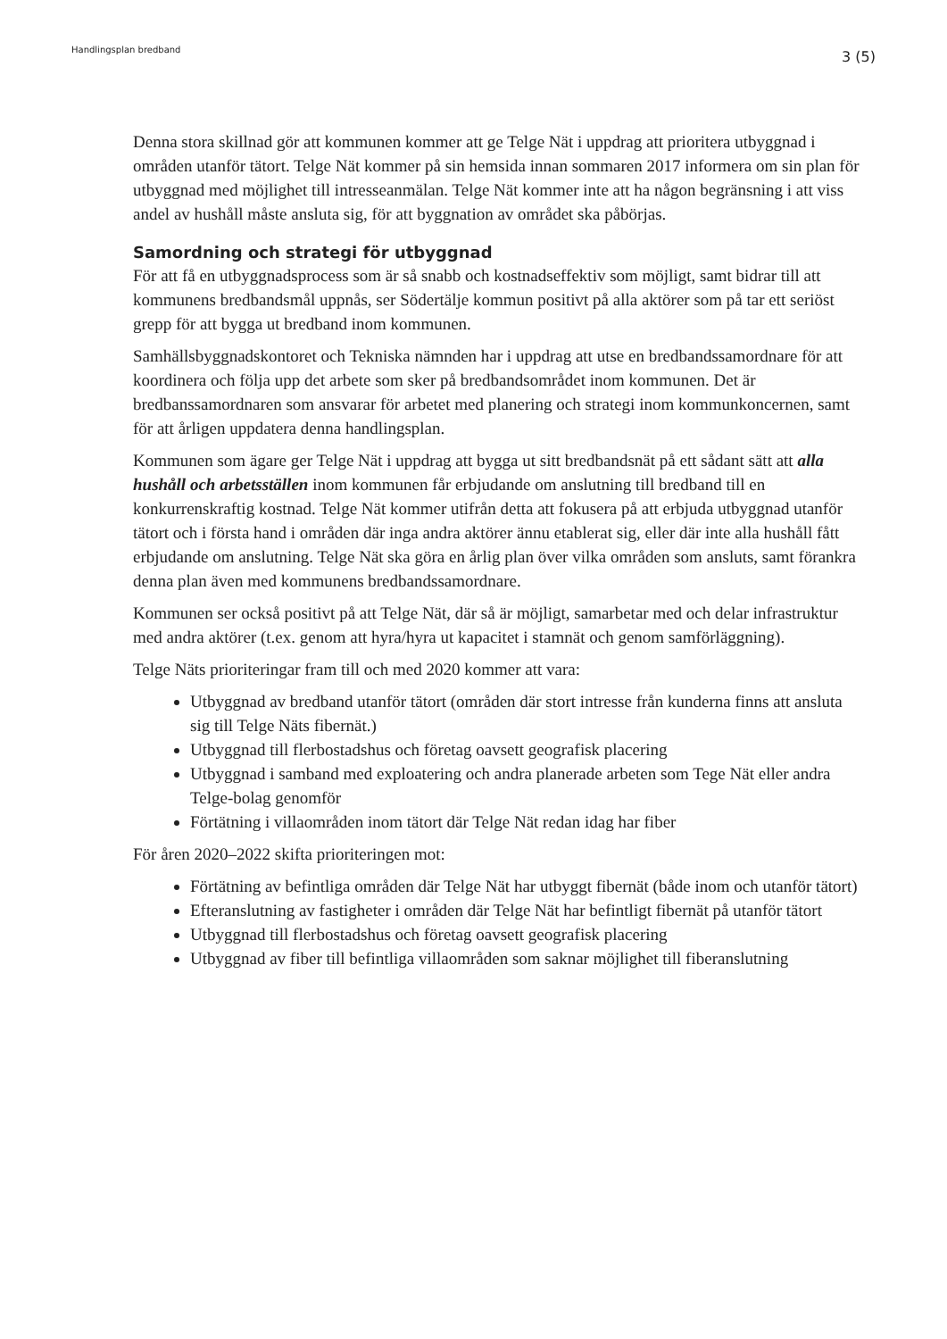Handlingsplan bredband
3 (5)
Denna stora skillnad gör att kommunen kommer att ge Telge Nät i uppdrag att prioritera utbyggnad i områden utanför tätort. Telge Nät kommer på sin hemsida innan sommaren 2017 informera om sin plan för utbyggnad med möjlighet till intresseanmälan. Telge Nät kommer inte att ha någon begränsning i att viss andel av hushåll måste ansluta sig, för att byggnation av området ska påbörjas.
Samordning och strategi för utbyggnad
För att få en utbyggnadsprocess som är så snabb och kostnadseffektiv som möjligt, samt bidrar till att kommunens bredbandsmål uppnås, ser Södertälje kommun positivt på alla aktörer som på tar ett seriöst grepp för att bygga ut bredband inom kommunen.
Samhällsbyggnadskontoret och Tekniska nämnden har i uppdrag att utse en bredbandssamordnare för att koordinera och följa upp det arbete som sker på bredbandsområdet inom kommunen. Det är bredbanssamordnaren som ansvarar för arbetet med planering och strategi inom kommunkoncernen, samt för att årligen uppdatera denna handlingsplan.
Kommunen som ägare ger Telge Nät i uppdrag att bygga ut sitt bredbandsnät på ett sådant sätt att alla hushåll och arbetsställen inom kommunen får erbjudande om anslutning till bredband till en konkurrenskraftig kostnad. Telge Nät kommer utifrån detta att fokusera på att erbjuda utbyggnad utanför tätort och i första hand i områden där inga andra aktörer ännu etablerat sig, eller där inte alla hushåll fått erbjudande om anslutning. Telge Nät ska göra en årlig plan över vilka områden som ansluts, samt förankra denna plan även med kommunens bredbandssamordnare.
Kommunen ser också positivt på att Telge Nät, där så är möjligt, samarbetar med och delar infrastruktur med andra aktörer (t.ex. genom att hyra/hyra ut kapacitet i stamnät och genom samförläggning).
Telge Näts prioriteringar fram till och med 2020 kommer att vara:
Utbyggnad av bredband utanför tätort (områden där stort intresse från kunderna finns att ansluta sig till Telge Näts fibernät.)
Utbyggnad till flerbostadshus och företag oavsett geografisk placering
Utbyggnad i samband med exploatering och andra planerade arbeten som Tege Nät eller andra Telge-bolag genomför
Förtätning i villaområden inom tätort där Telge Nät redan idag har fiber
För åren 2020–2022 skifta prioriteringen mot:
Förtätning av befintliga områden där Telge Nät har utbyggt fibernät (både inom och utanför tätort)
Efteranslutning av fastigheter i områden där Telge Nät har befintligt fibernät på utanför tätort
Utbyggnad till flerbostadshus och företag oavsett geografisk placering
Utbyggnad av fiber till befintliga villaområden som saknar möjlighet till fiberanslutning